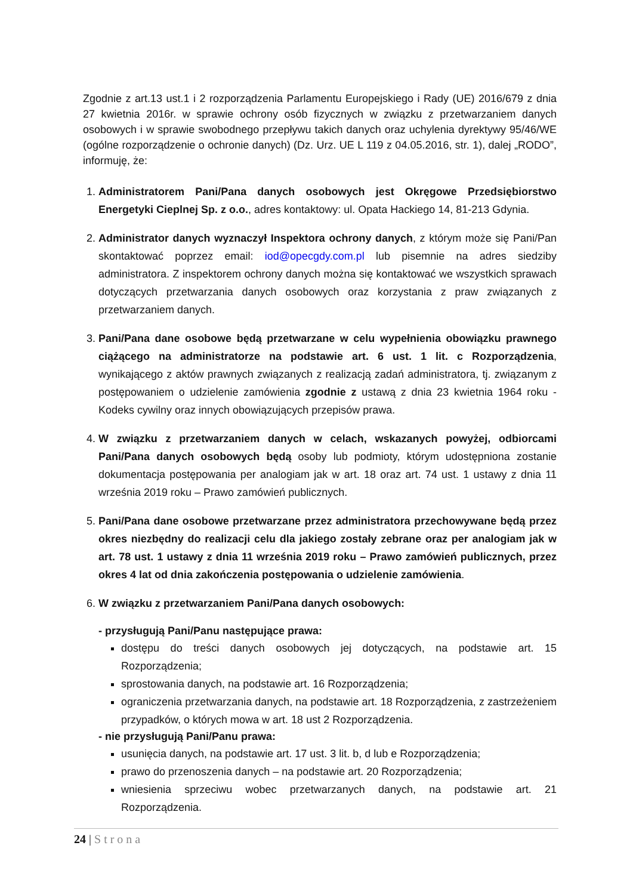Zgodnie z art.13 ust.1 i 2 rozporządzenia Parlamentu Europejskiego i Rady (UE) 2016/679 z dnia 27 kwietnia 2016r. w sprawie ochrony osób fizycznych w związku z przetwarzaniem danych osobowych i w sprawie swobodnego przepływu takich danych oraz uchylenia dyrektywy 95/46/WE (ogólne rozporządzenie o ochronie danych) (Dz. Urz. UE L 119 z 04.05.2016, str. 1), dalej „RODO”, informuję, że:
1. Administratorem Pani/Pana danych osobowych jest Okręgowe Przedsiębiorstwo Energetyki Cieplnej Sp. z o.o., adres kontaktowy: ul. Opata Hackiego 14, 81-213 Gdynia.
2. Administrator danych wyznaczył Inspektora ochrony danych, z którym może się Pani/Pan skontaktować poprzez email: iod@opecgdy.com.pl lub pisemnie na adres siedziby administratora. Z inspektorem ochrony danych można się kontaktować we wszystkich sprawach dotyczących przetwarzania danych osobowych oraz korzystania z praw związanych z przetwarzaniem danych.
3. Pani/Pana dane osobowe będą przetwarzane w celu wypełnienia obowiązku prawnego ciążącego na administratorze na podstawie art. 6 ust. 1 lit. c Rozporządzenia, wynikającego z aktów prawnych związanych z realizacją zadań administratora, tj. związanym z postępowaniem o udzielenie zamówienia zgodnie z ustawą z dnia 23 kwietnia 1964 roku - Kodeks cywilny oraz innych obowiązujących przepisów prawa.
4. W związku z przetwarzaniem danych w celach, wskazanych powyżej, odbiorcami Pani/Pana danych osobowych będą osoby lub podmioty, którym udostępniona zostanie dokumentacja postępowania per analogiam jak w art. 18 oraz art. 74 ust. 1 ustawy z dnia 11 września 2019 roku – Prawo zamówień publicznych.
5. Pani/Pana dane osobowe przetwarzane przez administratora przechowywane będą przez okres niezbędny do realizacji celu dla jakiego zostały zebrane oraz per analogiam jak w art. 78 ust. 1 ustawy z dnia 11 września 2019 roku – Prawo zamówień publicznych, przez okres 4 lat od dnia zakończenia postępowania o udzielenie zamówienia.
6. W związku z przetwarzaniem Pani/Pana danych osobowych:
- przysługują Pani/Panu następujące prawa:
dostępu do treści danych osobowych jej dotyczących, na podstawie art. 15 Rozporządzenia;
sprostowania danych, na podstawie art. 16 Rozporządzenia;
ograniczenia przetwarzania danych, na podstawie art. 18 Rozporządzenia, z zastrzeżeniem przypadków, o których mowa w art. 18 ust 2 Rozporządzenia.
- nie przysługują Pani/Panu prawa:
usunięcia danych, na podstawie art. 17 ust. 3 lit. b, d lub e Rozporządzenia;
prawo do przenoszenia danych – na podstawie art. 20 Rozporządzenia;
wniesienia sprzeciwu wobec przetwarzanych danych, na podstawie art. 21 Rozporządzenia.
24 | Strona